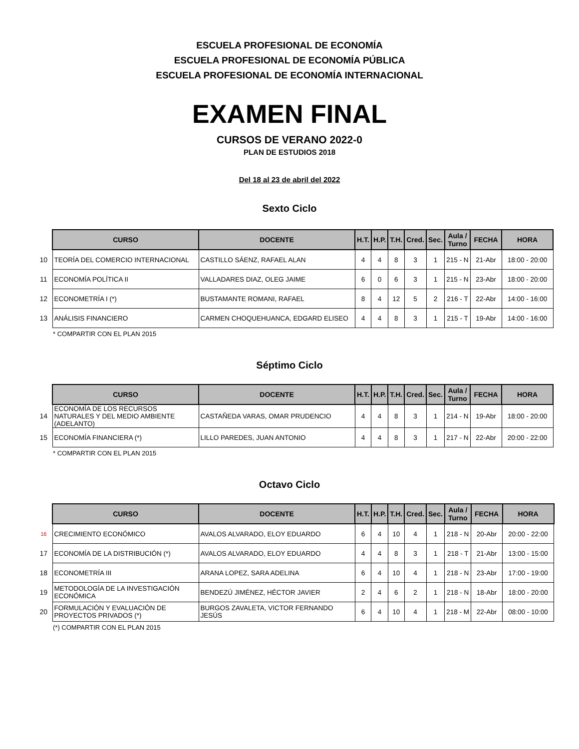ESCUELA PROFESIONAL DE ECONOMÍA
ESCUELA PROFESIONAL DE ECONOMÍA PÚBLICA
ESCUELA PROFESIONAL DE ECONOMÍA INTERNACIONAL
EXAMEN FINAL
CURSOS DE VERANO 2022-0
PLAN DE ESTUDIOS 2018
Del 18 al 23 de abril del 2022
Sexto Ciclo
| | CURSO | DOCENTE | H.T. | H.P. | T.H. | Cred. | Sec. | Aula / Turno | FECHA | HORA |
| 10 | TEORÍA DEL COMERCIO INTERNACIONAL | CASTILLO SÁENZ, RAFAEL ALAN | 4 | 4 | 8 | 3 | 1 | 215 - N | 21-Abr | 18:00 - 20:00 |
| 11 | ECONOMÍA POLÍTICA II | VALLADARES DIAZ, OLEG JAIME | 6 | 0 | 6 | 3 | 1 | 215 - N | 23-Abr | 18:00 - 20:00 |
| 12 | ECONOMETRÍA I (*) | BUSTAMANTE ROMANI, RAFAEL | 8 | 4 | 12 | 5 | 2 | 216 - T | 22-Abr | 14:00 - 16:00 |
| 13 | ANÁLISIS FINANCIERO | CARMEN CHOQUEHUANCA, EDGARD ELISEO | 4 | 4 | 8 | 3 | 1 | 215 - T | 19-Abr | 14:00 - 16:00 |
* COMPARTIR CON EL PLAN 2015
Séptimo Ciclo
| | CURSO | DOCENTE | H.T. | H.P. | T.H. | Cred. | Sec. | Aula / Turno | FECHA | HORA |
| 14 | ECONOMÍA DE LOS RECURSOS NATURALES Y DEL MEDIO AMBIENTE (ADELANTO) | CASTAÑEDA VARAS, OMAR PRUDENCIO | 4 | 4 | 8 | 3 | 1 | 214 - N | 19-Abr | 18:00 - 20:00 |
| 15 | ECONOMÍA FINANCIERA (*) | LILLO PAREDES, JUAN ANTONIO | 4 | 4 | 8 | 3 | 1 | 217 - N | 22-Abr | 20:00 - 22:00 |
* COMPARTIR CON EL PLAN 2015
Octavo Ciclo
| | CURSO | DOCENTE | H.T. | H.P. | T.H. | Cred. | Sec. | Aula / Turno | FECHA | HORA |
| 16 | CRECIMIENTO ECONÓMICO | AVALOS ALVARADO, ELOY EDUARDO | 6 | 4 | 10 | 4 | 1 | 218 - N | 20-Abr | 20:00 - 22:00 |
| 17 | ECONOMÍA DE LA DISTRIBUCIÓN (*) | AVALOS ALVARADO, ELOY EDUARDO | 4 | 4 | 8 | 3 | 1 | 218 - T | 21-Abr | 13:00 - 15:00 |
| 18 | ECONOMETRÍA III | ARANA LOPEZ, SARA ADELINA | 6 | 4 | 10 | 4 | 1 | 218 - N | 23-Abr | 17:00 - 19:00 |
| 19 | METODOLOGÍA DE LA INVESTIGACIÓN ECONÓMICA | BENDEZÚ JIMÉNEZ, HÉCTOR JAVIER | 2 | 4 | 6 | 2 | 1 | 218 - N | 18-Abr | 18:00 - 20:00 |
| 20 | FORMULACIÓN Y EVALUACIÓN DE PROYECTOS PRIVADOS (*) | BURGOS ZAVALETA, VICTOR FERNANDO JESÚS | 6 | 4 | 10 | 4 | 1 | 218 - M | 22-Abr | 08:00 - 10:00 |
(*) COMPARTIR CON EL PLAN 2015